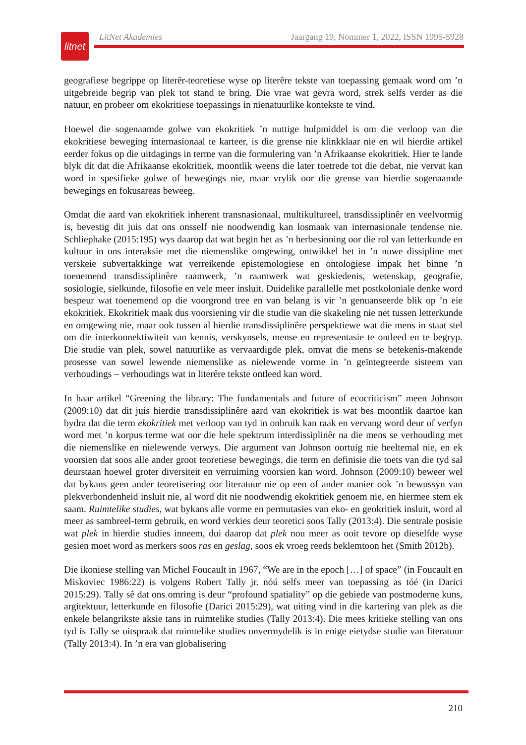litnet
LitNet Akademies Jaargang 19, Nommer 1, 2022, ISSN 1995-5928
geografiese begrippe op literêr-teoretiese wyse op literêre tekste van toepassing gemaak word om ’n uitgebreide begrip van plek tot stand te bring. Die vrae wat gevra word, strek selfs verder as die natuur, en probeer om ekokritiese toepassings in nienatuurlike kontekste te vind.
Hoewel die sogenaamde golwe van ekokritiek ’n nuttige hulpmiddel is om die verloop van die ekokritiese beweging internasionaal te karteer, is die grense nie klinkklaar nie en wil hierdie artikel eerder fokus op die uitdagings in terme van die formulering van ’n Afrikaanse ekokritiek. Hier te lande blyk dit dat die Afrikaanse ekokritiek, moontlik weens die later toetrede tot die debat, nie vervat kan word in spesifieke golwe of bewegings nie, maar vrylik oor die grense van hierdie sogenaamde bewegings en fokusareas beweeg.
Omdat die aard van ekokritiek inherent transnasionaal, multikultureel, transdissiplinêr en veelvormig is, bevestig dit juis dat ons onsself nie noodwendig kan losmaak van internasionale tendense nie. Schliephake (2015:195) wys daarop dat wat begin het as ’n herbesinning oor die rol van letterkunde en kultuur in ons interaksie met die niemenslike omgewing, ontwikkel het in ’n nuwe dissipline met verskeie subvertakkinge wat verreikende epistemologiese en ontologiese impak het binne ’n toenemend transdissiplinêre raamwerk, ’n raamwerk wat geskiedenis, wetenskap, geografie, sosiologie, sielkunde, filosofie en vele meer insluit. Duidelike parallelle met postkoloniale denke word bespeur wat toenemend op die voorgrond tree en van belang is vir ’n genuanseerde blik op ’n eie ekokritiek. Ekokritiek maak dus voorsiening vir die studie van die skakeling nie net tussen letterkunde en omgewing nie, maar ook tussen al hierdie transdissiplinêre perspektiewe wat die mens in staat stel om die interkonnektiwiteit van kennis, verskynsels, mense en representasie te ontleed en te begryp. Die studie van plek, sowel natuurlike as vervaardigde plek, omvat die mens se betekenis-makende prosesse van sowel lewende niemenslike as nielewende vorme in ’n geïntegreerde sisteem van verhoudings – verhoudings wat in literêre tekste ontleed kan word.
In haar artikel “Greening the library: The fundamentals and future of ecocriticism” meen Johnson (2009:10) dat dit juis hierdie transdissiplinêre aard van ekokritiek is wat bes moontlik daartoe kan bydra dat die term ekokritiek met verloop van tyd in onbruik kan raak en vervang word deur of verfyn word met ’n korpus terme wat oor die hele spektrum interdissiplinêr na die mens se verhouding met die niemenslike en nielewende verwys. Die argument van Johnson oortuig nie heeltemal nie, en ek voorsien dat soos alle ander groot teoretiese bewegings, die term en definisie die toets van die tyd sal deurstaan hoewel groter diversiteit en verruiming voorsien kan word. Johnson (2009:10) beweer wel dat bykans geen ander teoretisering oor literatuur nie op een of ander manier ook ’n bewussyn van plekverbondenheid insluit nie, al word dit nie noodwendig ekokritiek genoem nie, en hiermee stem ek saam. Ruimtelike studies, wat bykans alle vorme en permutasies van eko- en geokritiek insluit, word al meer as sambreel-term gebruik, en word verkies deur teoretici soos Tally (2013:4). Die sentrale posisie wat plek in hierdie studies inneem, dui daarop dat plek nou meer as ooit tevore op dieselfde wyse gesien moet word as merkers soos ras en geslag, soos ek vroeg reeds beklemtoon het (Smith 2012b).
Die ikoniese stelling van Michel Foucault in 1967, “We are in the epoch […] of space” (in Foucault en Miskoviec 1986:22) is volgens Robert Tally jr. nóú selfs meer van toepassing as tóé (in Darici 2015:29). Tally sê dat ons omring is deur “profound spatiality” op die gebiede van postmoderne kuns, argitektuur, letterkunde en filosofie (Darici 2015:29), wat uiting vind in die kartering van plek as die enkele belangrikste aksie tans in ruimtelike studies (Tally 2013:4). Die mees kritieke stelling van ons tyd is Tally se uitspraak dat ruimtelike studies onvermydelik is in enige eietydse studie van literatuur (Tally 2013:4). In ’n era van globalisering
210